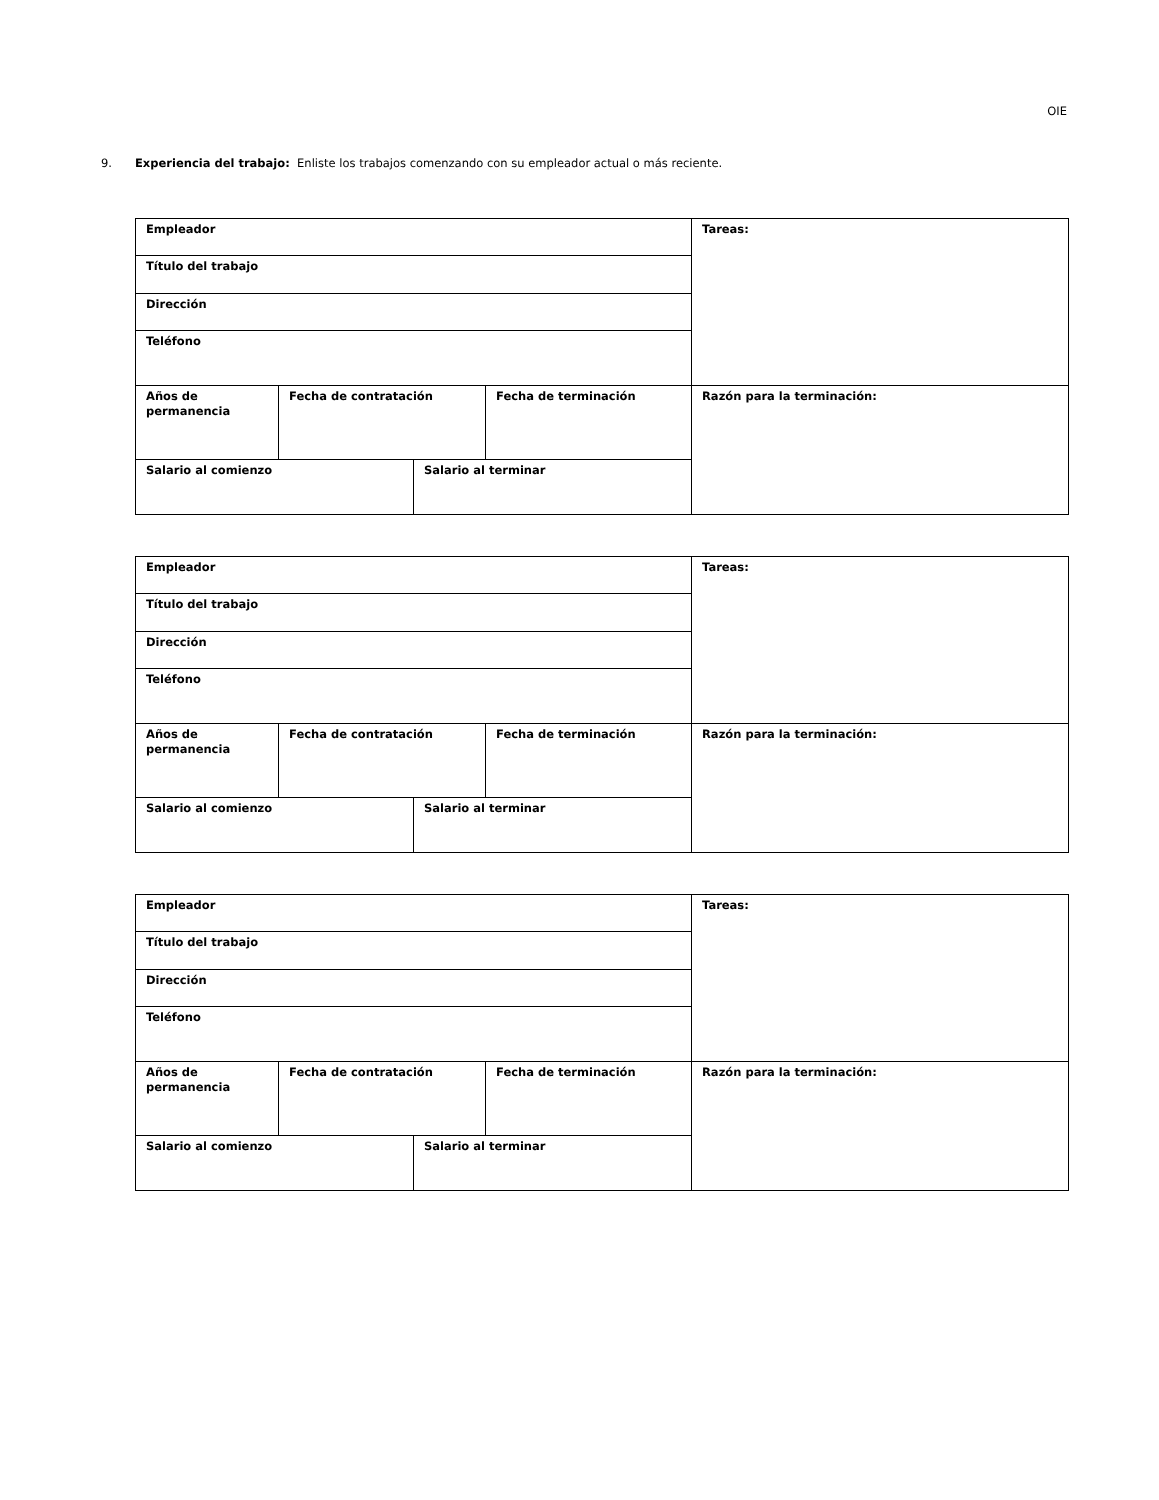OIE
9. Experiencia del trabajo: Enliste los trabajos comenzando con su empleador actual o más reciente.
| Empleador | | | | Tareas: |
| Título del trabajo | | | | |
| Dirección | | | | |
| Teléfono | | | | |
| Años de permanencia | Fecha de contratación | | Fecha de terminación | Razón para la terminación: |
| Salario al comienzo | | Salario al terminar | | |
| Empleador | | | | Tareas: |
| Título del trabajo | | | | |
| Dirección | | | | |
| Teléfono | | | | |
| Años de permanencia | Fecha de contratación | | Fecha de terminación | Razón para la terminación: |
| Salario al comienzo | | Salario al terminar | | |
| Empleador | | | | Tareas: |
| Título del trabajo | | | | |
| Dirección | | | | |
| Teléfono | | | | |
| Años de permanencia | Fecha de contratación | | Fecha de terminación | Razón para la terminación: |
| Salario al comienzo | | Salario al terminar | | |